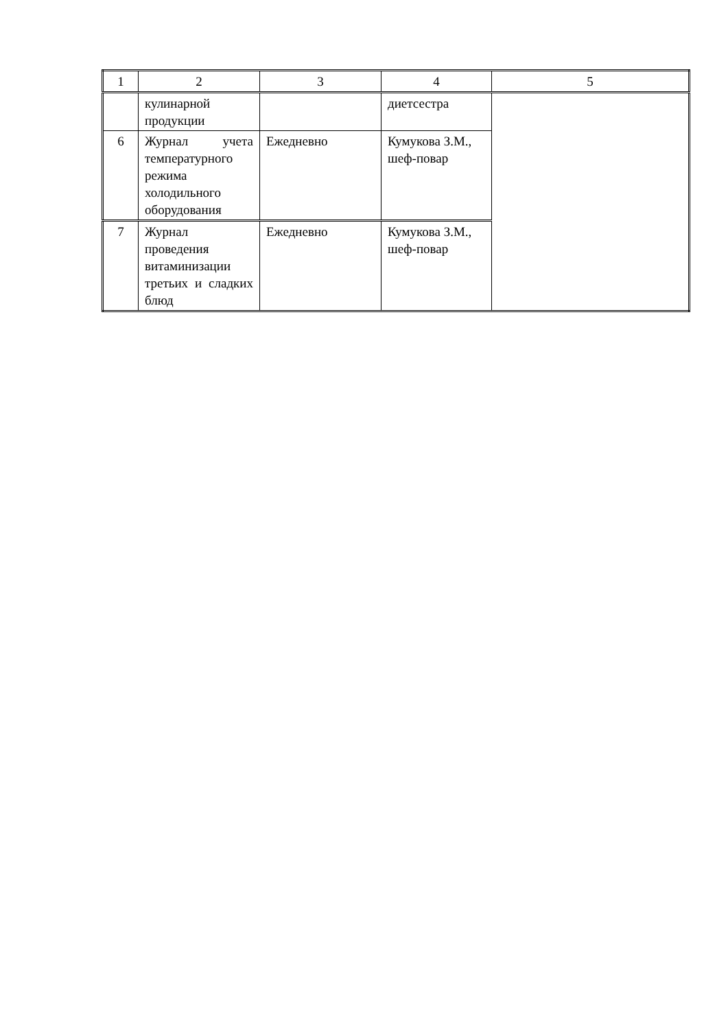| 1 | 2 | 3 | 4 | 5 |
| --- | --- | --- | --- | --- |
| | кулинарной продукции | | диетсестра | |
| 6 | Журнал учета температурного режима холодильного оборудования | Ежедневно | Кумукова З.М., шеф-повар | |
| 7 | Журнал проведения витаминизации третьих и сладких блюд | Ежедневно | Кумукова З.М., шеф-повар | |